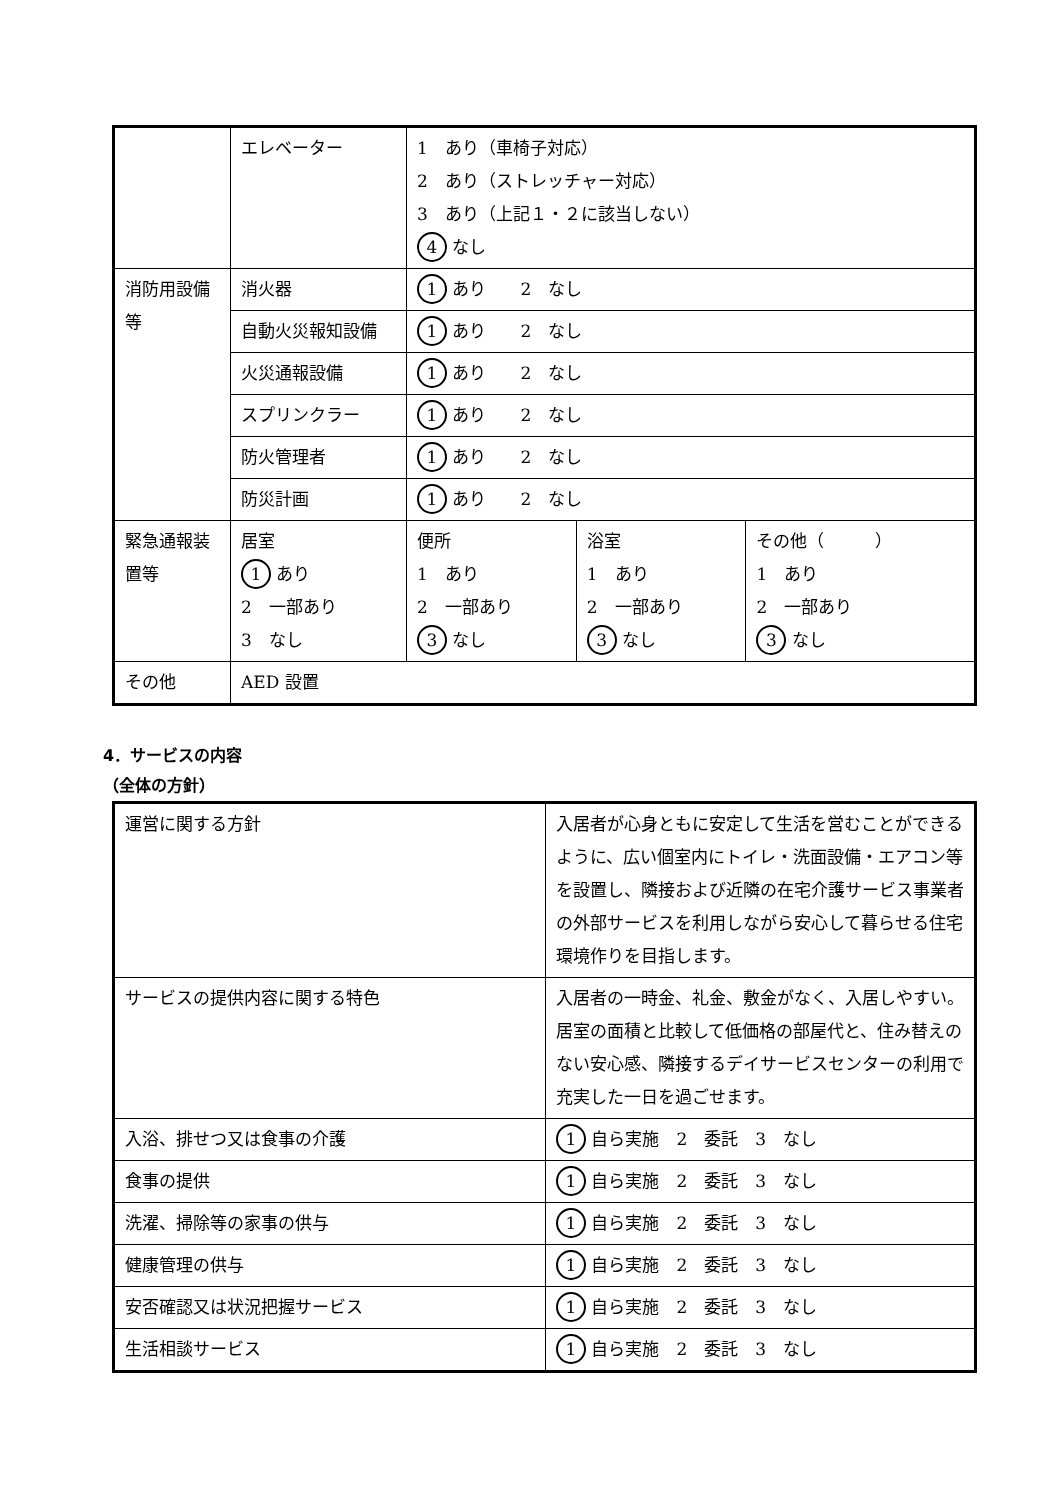| | エレベーター | 1 あり（車椅子対応） 2 あり（ストレッチャー対応） 3 あり（上記１・２に該当しない） 4 なし | | |
| 消防用設備等 | 消火器 | 1 あり 2 なし | | |
| | 自動火災報知設備 | 1 あり 2 なし | | |
| | 火災通報設備 | 1 あり 2 なし | | |
| | スプリンクラー | 1 あり 2 なし | | |
| | 防火管理者 | 1 あり 2 なし | | |
| | 防災計画 | 1 あり 2 なし | | |
| 緊急通報装置等 | 居室 1 あり 2 一部あり 3 なし | 便所 1 あり 2 一部あり 3 なし | 浴室 1 あり 2 一部あり 3 なし | その他（ ） 1 あり 2 一部あり 3 なし |
| その他 | AED 設置 | | | |
4．サービスの内容
（全体の方針）
| 運営に関する方針 | 入居者が心身ともに安定して生活を営むことができるように、広い個室内にトイレ・洗面設備・エアコン等を設置し、隣接および近隣の在宅介護サービス事業者の外部サービスを利用しながら安心して暮らせる住宅環境作りを目指します。 |
| サービスの提供内容に関する特色 | 入居者の一時金、礼金、敷金がなく、入居しやすい。居室の面積と比較して低価格の部屋代と、住み替えのない安心感、隣接するデイサービスセンターの利用で充実した一日を過ごせます。 |
| 入浴、排せつ又は食事の介護 | 1 自ら実施 2 委託 3 なし |
| 食事の提供 | 1 自ら実施 2 委託 3 なし |
| 洗濯、掃除等の家事の供与 | 1 自ら実施 2 委託 3 なし |
| 健康管理の供与 | 1 自ら実施 2 委託 3 なし |
| 安否確認又は状況把握サービス | 1 自ら実施 2 委託 3 なし |
| 生活相談サービス | 1 自ら実施 2 委託 3 なし |